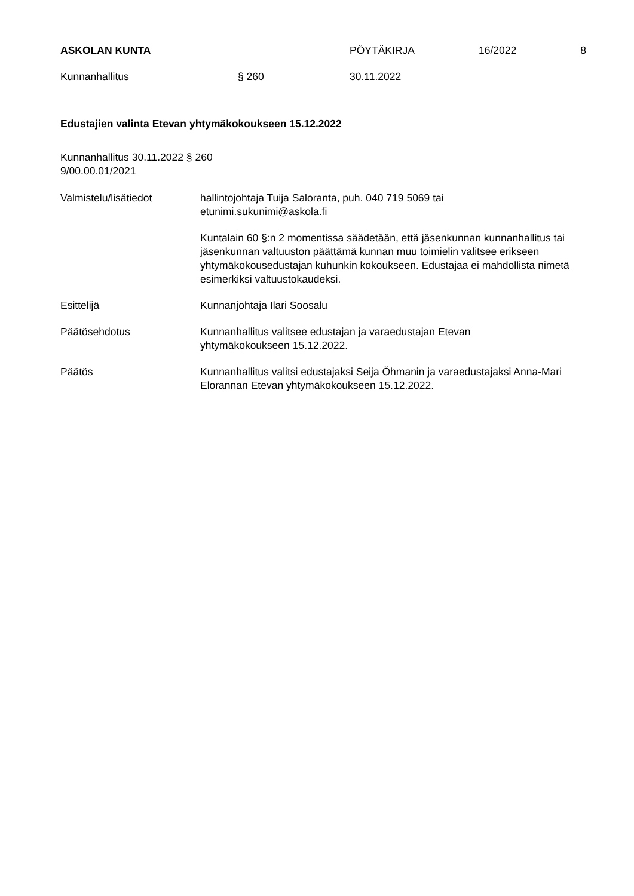ASKOLAN KUNTA PÖYTÄKIRJA 16/2022 8
Kunnanhallitus § 260 30.11.2022
Edustajien valinta Etevan yhtymäkokoukseen 15.12.2022
Kunnanhallitus 30.11.2022 § 260
9/00.00.01/2021
Valmistelu/lisätiedot hallintojohtaja Tuija Saloranta, puh. 040 719 5069 tai
etunimi.sukunimi@askola.fi
Kuntalain 60 §:n 2 momentissa säädetään, että jäsenkunnan kunnanhallitus tai jäsenkunnan valtuuston päättämä kunnan muu toimielin valitsee erikseen yhtymäkokousedustajan kuhunkin kokoukseen. Edustajaa ei mahdollista nimetä esimerkiksi valtuustokaudeksi.
Esittelijä Kunnanjohtaja Ilari Soosalu
Päätösehdotus Kunnanhallitus valitsee edustajan ja varaedustajan Etevan
yhtymäkokoukseen 15.12.2022.
Päätös Kunnanhallitus valitsi edustajaksi Seija Öhmanin ja varaedustajaksi Anna-Mari Elorannan Etevan yhtymäkokoukseen 15.12.2022.